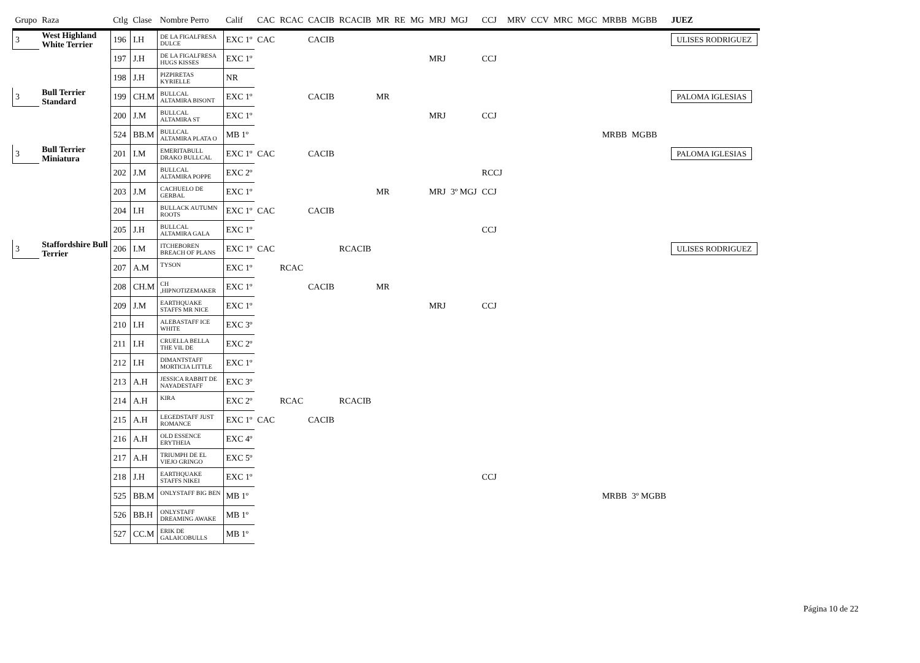| Grupo | Raza | Ctlg | Clase | Nombre Perro | Calif | CAC | RCAC | CACIB | RCACIB | MR | RE | MG | MRJ | MGJ | CCJ | MRV | CCV | MRC | MGC | MRBB | MGBB | JUEZ |
| --- | --- | --- | --- | --- | --- | --- | --- | --- | --- | --- | --- | --- | --- | --- | --- | --- | --- | --- | --- | --- | --- | --- |
| 3 | West Highland White Terrier | 196 | I.H | DE LA FIGALFRESA DULCE | EXC 1º | CAC | | CACIB | | | | | | | | | | | | | | ULISES RODRIGUEZ |
| | | 197 | J.H | DE LA FIGALFRESA HUGS KISSES | EXC 1º | | | | | | | | MRJ | | CCJ | | | | | | | |
| | | 198 | J.H | PIZPIRETAS KYRIELLE | NR | | | | | | | | | | | | | | | | | |
| 3 | Bull Terrier Standard | 199 | CH.M | BULLCAL ALTAMIRA BISONT | EXC 1º | | | CACIB | | MR | | | | | | | | | | | | PALOMA IGLESIAS |
| | | 200 | J.M | BULLCAL ALTAMIRA ST | EXC 1º | | | | | | | | MRJ | | CCJ | | | | | | | |
| | | 524 | BB.M | BULLCAL ALTAMIRA PLATA O | MB 1º | | | | | | | | | | | | | | | MRBB | MGBB | |
| 3 | Bull Terrier Miniatura | 201 | I.M | EMERITABULL DRAKO BULLCAL | EXC 1º | CAC | | CACIB | | | | | | | | | | | | | | PALOMA IGLESIAS |
| | | 202 | J.M | BULLCAL ALTAMIRA POPPE | EXC 2º | | | | | | | | | | RCCJ | | | | | | | |
| | | 203 | J.M | CACHUELO DE GERBAL | EXC 1º | | | | | MR | | | MRJ | 3º MGJ | CCJ | | | | | | | |
| | | 204 | I.H | BULLACK AUTUMN ROOTS | EXC 1º | CAC | | CACIB | | | | | | | | | | | | | | |
| | | 205 | J.H | BULLCAL ALTAMIRA GALA | EXC 1º | | | | | | | | | | CCJ | | | | | | | |
| 3 | Staffordshire Bull Terrier | 206 | I.M | ITCHEBOREN BREACH OF PLANS | EXC 1º | CAC | | | RCACIB | | | | | | | | | | | | | ULISES RODRIGUEZ |
| | | 207 | A.M | TYSON | EXC 1º | | RCAC | | | | | | | | | | | | | | | |
| | | 208 | CH.M | CH ,HIPNOTIZEMAKER | EXC 1º | | | CACIB | | MR | | | | | | | | | | | | |
| | | 209 | J.M | EARTHQUAKE STAFFS MR NICE | EXC 1º | | | | | | | | MRJ | | CCJ | | | | | | | |
| | | 210 | I.H | ALEBASTAFF ICE WHITE | EXC 3º | | | | | | | | | | | | | | | | | |
| | | 211 | I.H | CRUELLA BELLA THE VIL DE | EXC 2º | | | | | | | | | | | | | | | | | |
| | | 212 | I.H | DIMANTSTAFF MORTICIA LITTLE | EXC 1º | | | | | | | | | | | | | | | | | |
| | | 213 | A.H | JESSICA RABBIT DE NAYADESTAFF | EXC 3º | | | | | | | | | | | | | | | | | |
| | | 214 | A.H | KIRA | EXC 2º | | RCAC | | RCACIB | | | | | | | | | | | | | |
| | | 215 | A.H | LEGEDSTAFF JUST ROMANCE | EXC 1º | CAC | | CACIB | | | | | | | | | | | | | | |
| | | 216 | A.H | OLD ESSENCE ERYTHEIA | EXC 4º | | | | | | | | | | | | | | | | | |
| | | 217 | A.H | TRIUMPH DE EL VIEJO GRINGO | EXC 5º | | | | | | | | | | | | | | | | | |
| | | 218 | J.H | EARTHQUAKE STAFFS NIKEI | EXC 1º | | | | | | | | | | CCJ | | | | | | | |
| | | 525 | BB.M | ONLYSTAFF BIG BEN | MB 1º | | | | | | | | | | | | | | | MRBB | 3º MGBB | |
| | | 526 | BB.H | ONLYSTAFF DREAMING AWAKE | MB 1º | | | | | | | | | | | | | | | | | |
| | | 527 | CC.M | ERIK DE GALAICOBULLS | MB 1º | | | | | | | | | | | | | | | | | |
Página 10 de 22